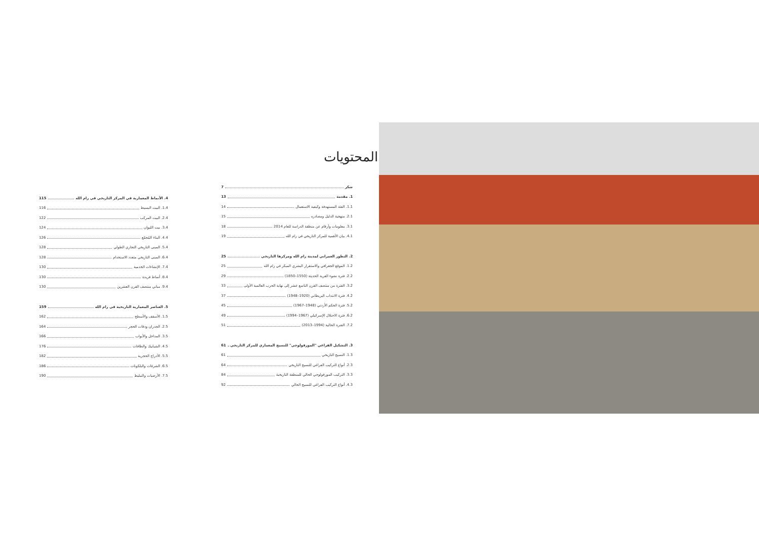المحتويات
شكر 7
1. مقدمة 13
1.1. الفئة المستهدفة وكيفية الاستعمال 14
2.1. منهجية الدليل ومصادره 15
3.1. معلومات وأرقام عن منطقة الدراسة للعام 2014 18
4.1. بيان الأهمية للمركز التاريخي في رام الله 19
2. التطور العمراني لمدينة رام الله ومركزها التاريخي 25
1.2. الموقع الجغرافي والاستقرار البشري المبكر في رام الله 25
2.2. فترة نشوء القرية الحديثة (1550–1850) 29
3.2. الفترة من منتصف القرن التاسع عشر إلى نهاية الحرب العالمية الأولى 33
4.2. فترة الانتداب البريطاني (1920–1948) 37
5.2. فترة الحكم الأردني (1948–1967) 45
6.2. فترة الاحتلال الإسرائيلي (1967–1994) 49
7.2. الفترة الحالية (1994–2013) 51
3. التشكيل الفراغي "المورفولوجي" للنسيج المعماري للمركز التاريخي 61
1.3. النسيج التاريخي 61
2.3. أنواع التركيب الفراغي للنسيج التاريخي 64
3.3. التركيب المورفولوجي الحالي للمنطقة التاريخية 84
4.3. أنواع التركيب الفراغي للنسيج الحالي 92
4. الأنماط المعمارية في المركز التاريخي في رام الله 115
1.4. البيت البسيط 116
2.4. البيت المركب 122
3.4. بيت الليوان 124
4.4. البناء المُجمّع 126
5.4. المبنى التاريخي التجاري الطولي 128
6.4. المبنى التاريخي متعدد الاستخدام 128
7.4. الإنشاءات الخدمية 130
8.4. أنماط فريدة 130
9.4. مباني منتصف القرن العشرين 130
5. العناصر المعمارية التاريخية في رام الله 159
1.5. الأسقف والأسطح 162
2.5. الجدران ودقات الحجر 164
3.5. المداخل والأبواب 166
4.5. الشبابيك والطاقات 176
5.5. الأدراج الحجرية 182
6.5. الشرفات والبلكونات 186
7.5. الأرضيات والتبليط 190